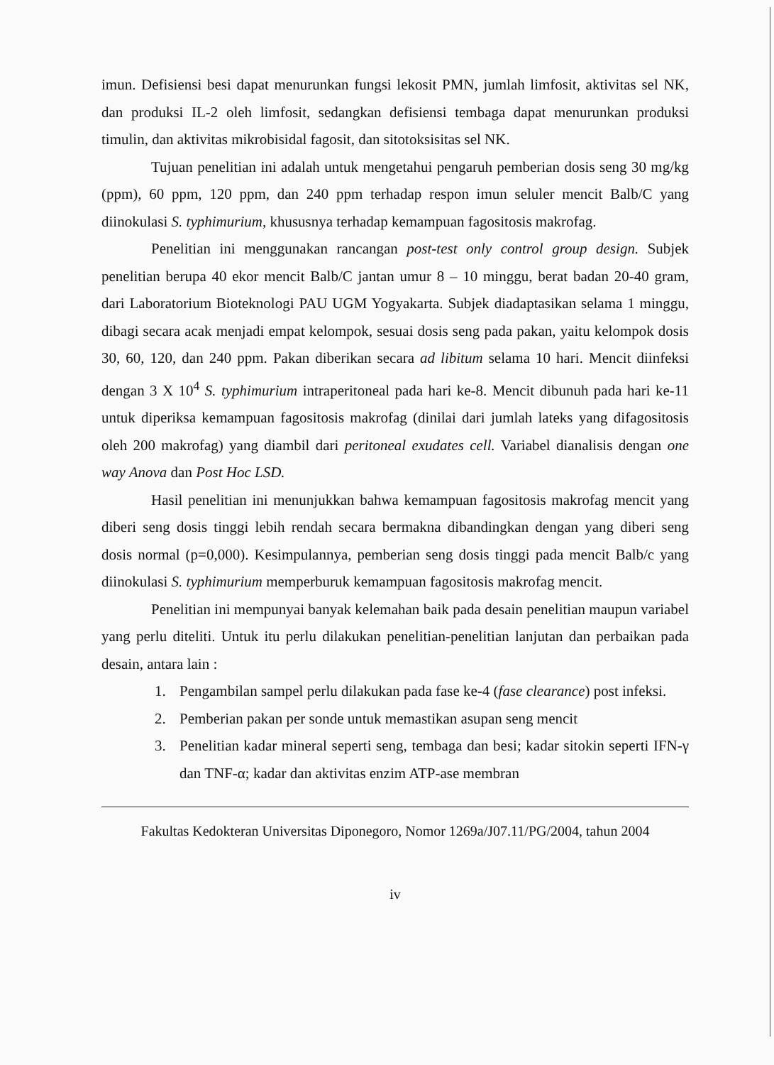imun. Defisiensi besi dapat menurunkan fungsi lekosit PMN, jumlah limfosit, aktivitas sel NK, dan produksi IL-2 oleh limfosit, sedangkan defisiensi tembaga dapat menurunkan produksi timulin, dan aktivitas mikrobisidal fagosit, dan sitotoksisitas sel NK.
Tujuan penelitian ini adalah untuk mengetahui pengaruh pemberian dosis seng 30 mg/kg (ppm), 60 ppm, 120 ppm, dan 240 ppm terhadap respon imun seluler mencit Balb/C yang diinokulasi S. typhimurium, khususnya terhadap kemampuan fagositosis makrofag.
Penelitian ini menggunakan rancangan post-test only control group design. Subjek penelitian berupa 40 ekor mencit Balb/C jantan umur 8 – 10 minggu, berat badan 20-40 gram, dari Laboratorium Bioteknologi PAU UGM Yogyakarta. Subjek diadaptasikan selama 1 minggu, dibagi secara acak menjadi empat kelompok, sesuai dosis seng pada pakan, yaitu kelompok dosis 30, 60, 120, dan 240 ppm. Pakan diberikan secara ad libitum selama 10 hari. Mencit diinfeksi dengan 3 X 10<sup>4</sup> S. typhimurium intraperitoneal pada hari ke-8. Mencit dibunuh pada hari ke-11 untuk diperiksa kemampuan fagositosis makrofag (dinilai dari jumlah lateks yang difagositosis oleh 200 makrofag) yang diambil dari peritoneal exudates cell. Variabel dianalisis dengan one way Anova dan Post Hoc LSD.
Hasil penelitian ini menunjukkan bahwa kemampuan fagositosis makrofag mencit yang diberi seng dosis tinggi lebih rendah secara bermakna dibandingkan dengan yang diberi seng dosis normal (p=0,000). Kesimpulannya, pemberian seng dosis tinggi pada mencit Balb/c yang diinokulasi S. typhimurium memperburuk kemampuan fagositosis makrofag mencit.
Penelitian ini mempunyai banyak kelemahan baik pada desain penelitian maupun variabel yang perlu diteliti. Untuk itu perlu dilakukan penelitian-penelitian lanjutan dan perbaikan pada desain, antara lain :
1. Pengambilan sampel perlu dilakukan pada fase ke-4 (fase clearance) post infeksi.
2. Pemberian pakan per sonde untuk memastikan asupan seng mencit
3. Penelitian kadar mineral seperti seng, tembaga dan besi; kadar sitokin seperti IFN-γ dan TNF-α; kadar dan aktivitas enzim ATP-ase membran
Fakultas Kedokteran Universitas Diponegoro, Nomor 1269a/J07.11/PG/2004, tahun 2004
iv